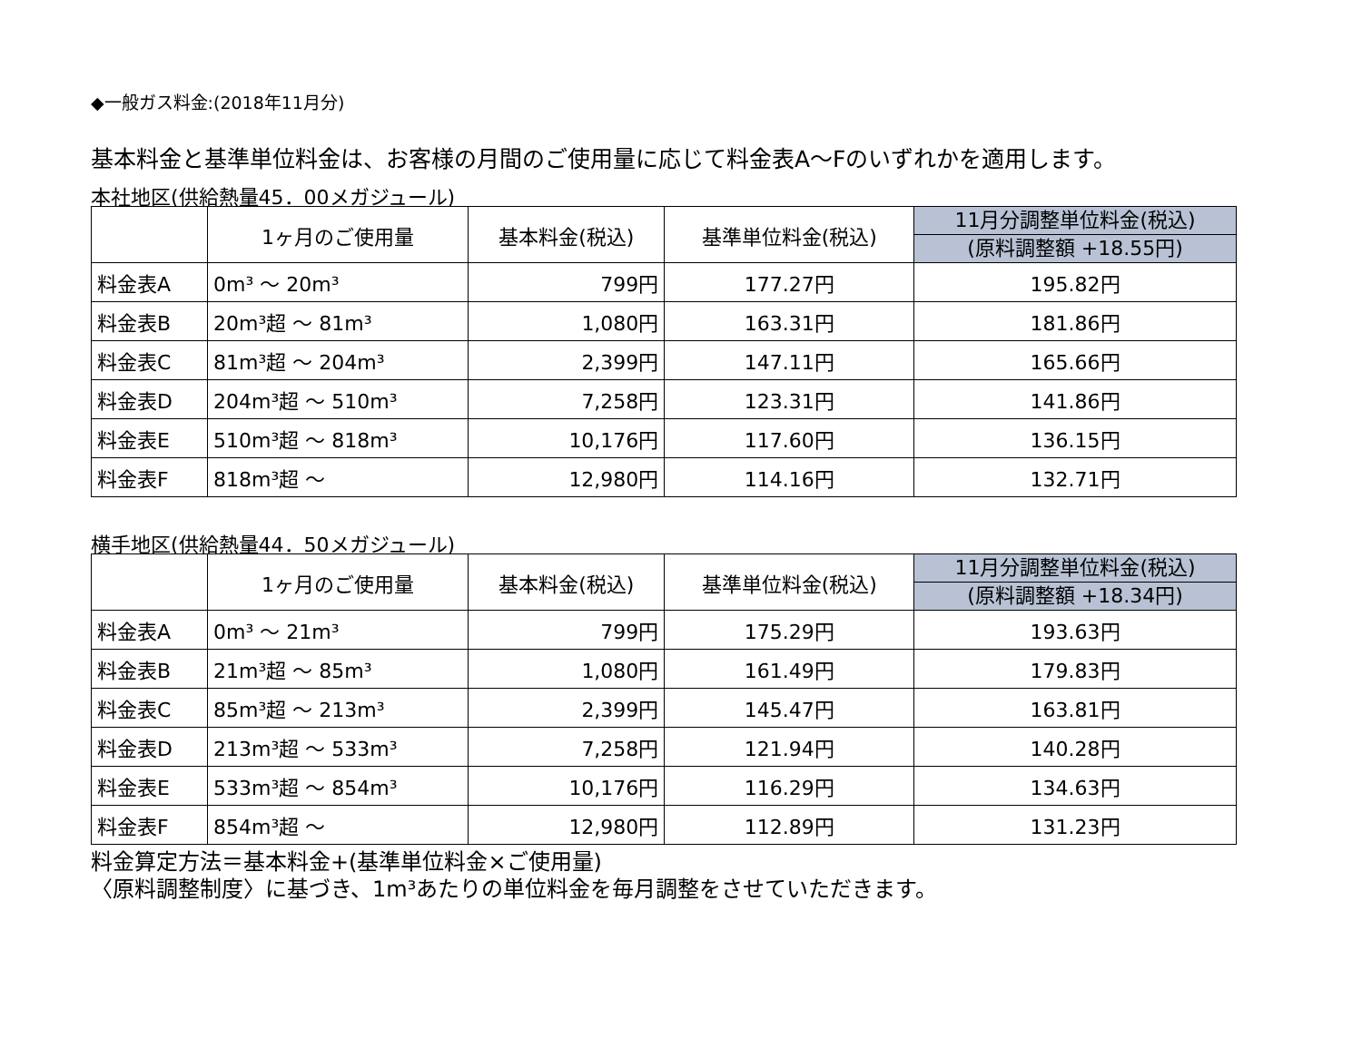◆一般ガス料金:(2018年11月分)
基本料金と基準単位料金は、お客様の月間のご使用量に応じて料金表A～Fのいずれかを適用します。
本社地区(供給熱量45．00メガジュール)
| | 1ヶ月のご使用量 | 基本料金(税込) | 基準単位料金(税込) | 11月分調整単位料金(税込) (原料調整額 +18.55円) |
| --- | --- | --- | --- | --- |
| 料金表A | 0m³ ～ 20m³ | 799円 | 177.27円 | 195.82円 |
| 料金表B | 20m³超 ～ 81m³ | 1,080円 | 163.31円 | 181.86円 |
| 料金表C | 81m³超 ～ 204m³ | 2,399円 | 147.11円 | 165.66円 |
| 料金表D | 204m³超 ～ 510m³ | 7,258円 | 123.31円 | 141.86円 |
| 料金表E | 510m³超 ～ 818m³ | 10,176円 | 117.60円 | 136.15円 |
| 料金表F | 818m³超 ～ | 12,980円 | 114.16円 | 132.71円 |
横手地区(供給熱量44．50メガジュール)
| | 1ヶ月のご使用量 | 基本料金(税込) | 基準単位料金(税込) | 11月分調整単位料金(税込) (原料調整額 +18.34円) |
| --- | --- | --- | --- | --- |
| 料金表A | 0m³ ～ 21m³ | 799円 | 175.29円 | 193.63円 |
| 料金表B | 21m³超 ～ 85m³ | 1,080円 | 161.49円 | 179.83円 |
| 料金表C | 85m³超 ～ 213m³ | 2,399円 | 145.47円 | 163.81円 |
| 料金表D | 213m³超 ～ 533m³ | 7,258円 | 121.94円 | 140.28円 |
| 料金表E | 533m³超 ～ 854m³ | 10,176円 | 116.29円 | 134.63円 |
| 料金表F | 854m³超 ～ | 12,980円 | 112.89円 | 131.23円 |
料金算定方法＝基本料金+(基準単位料金×ご使用量)
〈原料調整制度〉に基づき、1m³あたりの単位料金を毎月調整をさせていただきます。